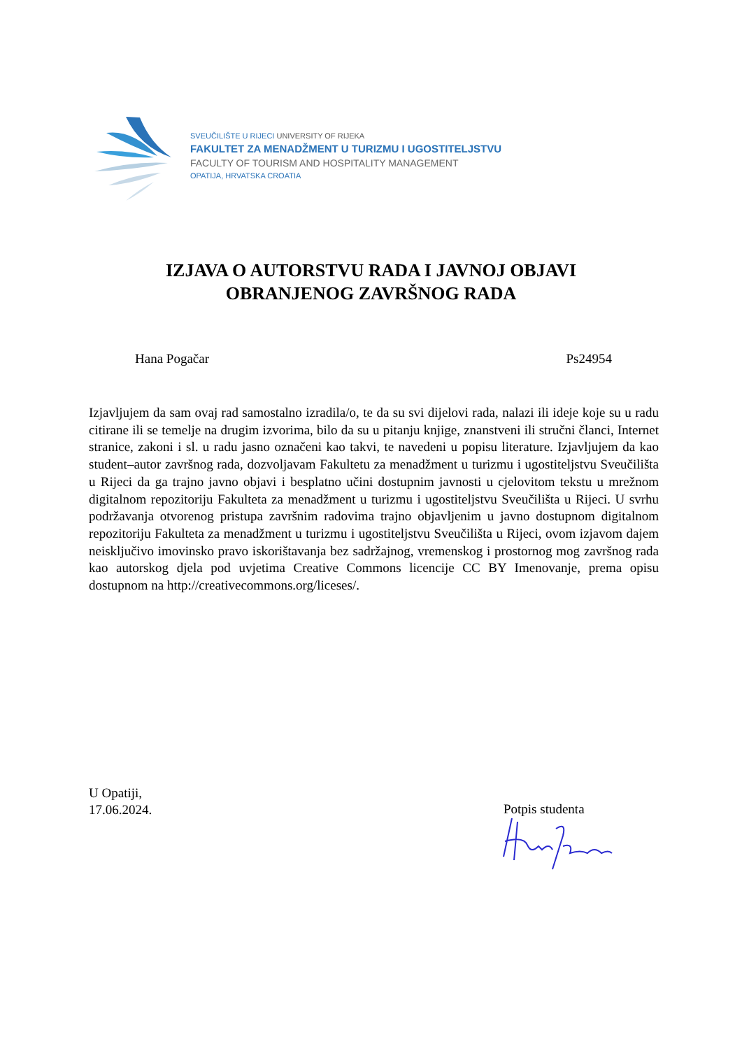SVEUČILIŠTE U RIJECI UNIVERSITY OF RIJEKA
FAKULTET ZA MENADŽMENT U TURIZMU I UGOSTITELJSTVU
FACULTY OF TOURISM AND HOSPITALITY MANAGEMENT
OPATIJA, HRVATSKA CROATIA
IZJAVA O AUTORSTVU RADA I JAVNOJ OBJAVI
OBRANJENOG ZAVRŠNOG RADA
Hana Pogačar Ps24954
Izjavljujem da sam ovaj rad samostalno izradila/o, te da su svi dijelovi rada, nalazi ili ideje koje su u radu citirane ili se temelje na drugim izvorima, bilo da su u pitanju knjige, znanstveni ili stručni članci, Internet stranice, zakoni i sl. u radu jasno označeni kao takvi, te navedeni u popisu literature. Izjavljujem da kao student–autor završnog rada, dozvoljavam Fakultetu za menadžment u turizmu i ugostiteljstvu Sveučilišta u Rijeci da ga trajno javno objavi i besplatno učini dostupnim javnosti u cjelovitom tekstu u mrežnom digitalnom repozitoriju Fakulteta za menadžment u turizmu i ugostiteljstvu Sveučilišta u Rijeci. U svrhu podržavanja otvorenog pristupa završnim radovima trajno objavljenim u javno dostupnom digitalnom repozitoriju Fakulteta za menadžment u turizmu i ugostiteljstvu Sveučilišta u Rijeci, ovom izjavom dajem neisključivo imovinsko pravo iskorištavanja bez sadržajnog, vremenskog i prostornog mog završnog rada kao autorskog djela pod uvjetima Creative Commons licencije CC BY Imenovanje, prema opisu dostupnom na http://creativecommons.org/liceses/.
U Opatiji,
17.06.2024.
Potpis studenta